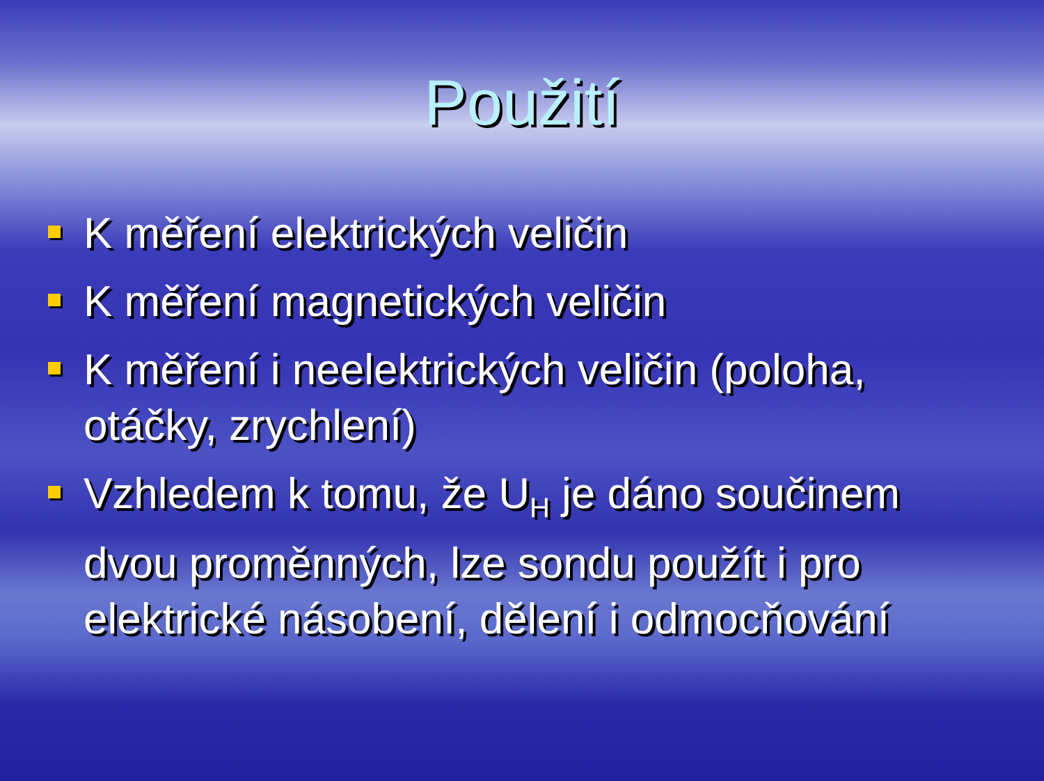Použití
K měření elektrických veličin
K měření magnetických veličin
K měření i neelektrických veličin (poloha, otáčky, zrychlení)
Vzhledem k tomu, že U<sub>H</sub> je dáno součinem dvou proměnných, lze sondu použít i pro elektrické násobení, dělení i odmocňování